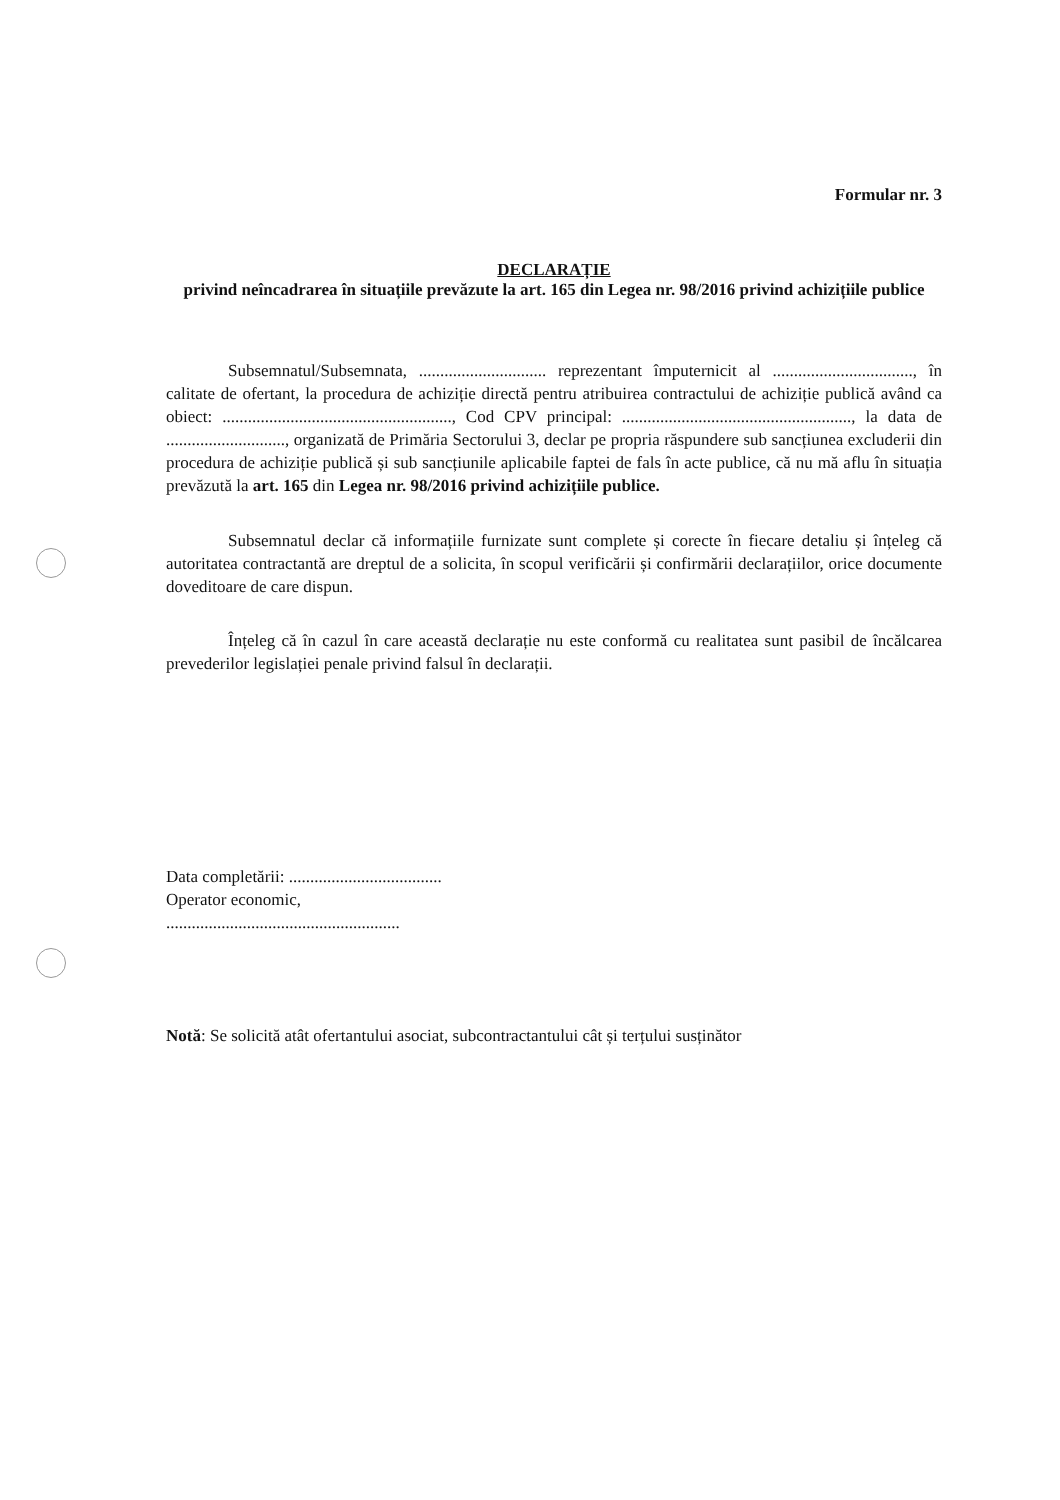Formular nr. 3
DECLARAȚIE
privind neîncadrarea în situațiile prevăzute la art. 165 din Legea nr. 98/2016 privind achizițiile publice
Subsemnatul/Subsemnata, .............................. reprezentant împuternicit al ................................., în calitate de ofertant, la procedura de achiziție directă pentru atribuirea contractului de achiziție publică având ca obiect: ......................................................, Cod CPV principal: ......................................................, la data de ............................, organizată de Primăria Sectorului 3, declar pe propria răspundere sub sancțiunea excluderii din procedura de achiziție publică și sub sancțiunile aplicabile faptei de fals în acte publice, că nu mă aflu în situația prevăzută la art. 165 din Legea nr. 98/2016 privind achizițiile publice.
Subsemnatul declar că informațiile furnizate sunt complete și corecte în fiecare detaliu și înțeleg că autoritatea contractantă are dreptul de a solicita, în scopul verificării și confirmării declarațiilor, orice documente doveditoare de care dispun.
Înțeleg că în cazul în care această declarație nu este conformă cu realitatea sunt pasibil de încălcarea prevederilor legislației penale privind falsul în declarații.
Data completării: ....................................
Operator economic,
.......................................................
Notă: Se solicită atât ofertantului asociat, subcontractantului cât și terțului susținător